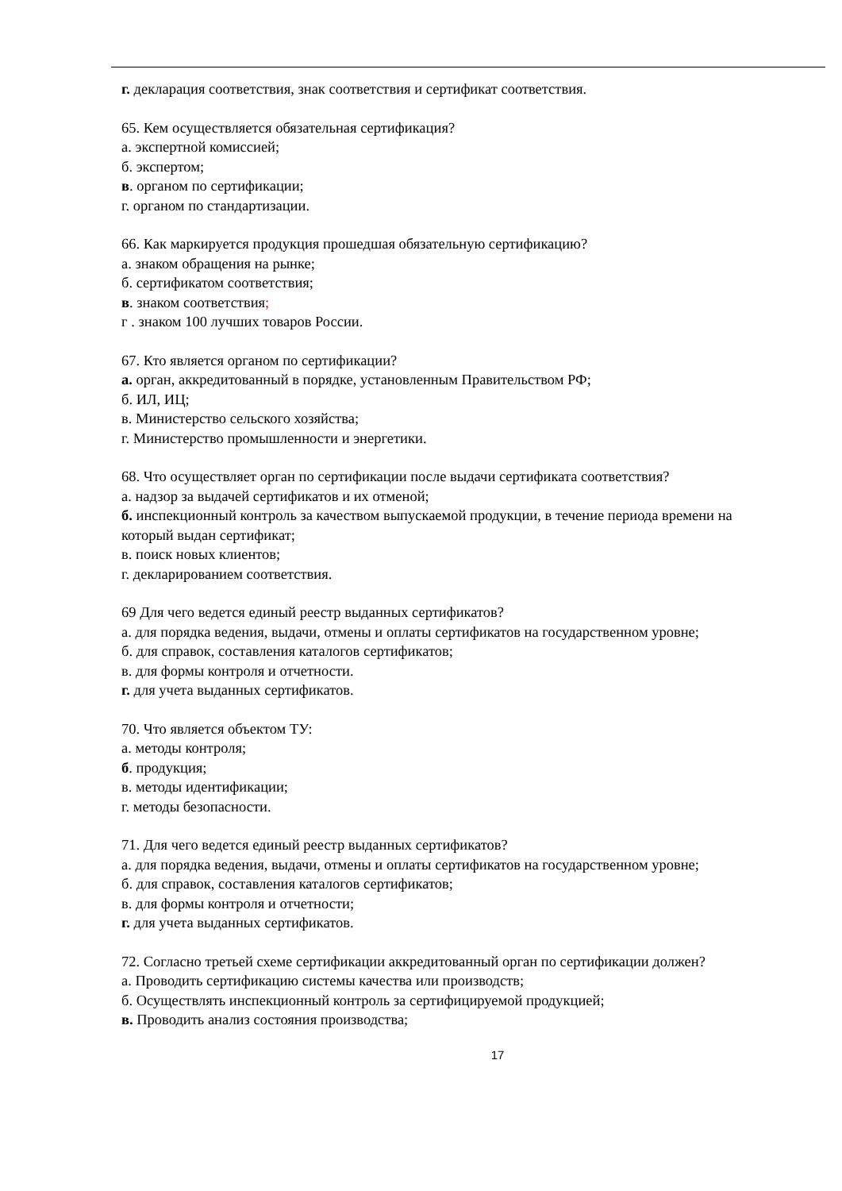г. декларация соответствия, знак соответствия и сертификат соответствия.
65. Кем осуществляется обязательная сертификация?
а. экспертной комиссией;
б. экспертом;
в. органом по сертификации;
г. органом по стандартизации.
66. Как маркируется продукция прошедшая обязательную сертификацию?
а. знаком обращения на рынке;
б. сертификатом соответствия;
в. знаком соответствия;
г . знаком 100 лучших товаров России.
67. Кто является органом по сертификации?
а. орган, аккредитованный в порядке, установленным Правительством РФ;
б. ИЛ, ИЦ;
в. Министерство сельского хозяйства;
г. Министерство промышленности и энергетики.
68. Что осуществляет орган по сертификации после выдачи сертификата соответствия?
а. надзор за выдачей сертификатов и их отменой;
б. инспекционный контроль за качеством выпускаемой продукции, в течение периода времени на который выдан сертификат;
в. поиск новых клиентов;
г. декларированием соответствия.
69 Для чего ведется единый реестр выданных сертификатов?
а. для порядка ведения, выдачи, отмены и оплаты сертификатов на государственном уровне;
б. для справок, составления каталогов сертификатов;
в. для формы контроля и отчетности.
г. для учета выданных сертификатов.
70. Что является объектом ТУ:
а. методы контроля;
б. продукция;
в. методы идентификации;
г. методы безопасности.
71. Для чего ведется единый реестр выданных сертификатов?
а. для порядка ведения, выдачи, отмены и оплаты сертификатов на государственном уровне;
б. для справок, составления каталогов сертификатов;
в. для формы контроля и отчетности;
г. для учета выданных сертификатов.
72. Согласно третьей схеме сертификации аккредитованный орган по сертификации должен?
а. Проводить сертификацию системы качества или производств;
б. Осуществлять инспекционный контроль за сертифицируемой продукцией;
в. Проводить анализ состояния производства;
17